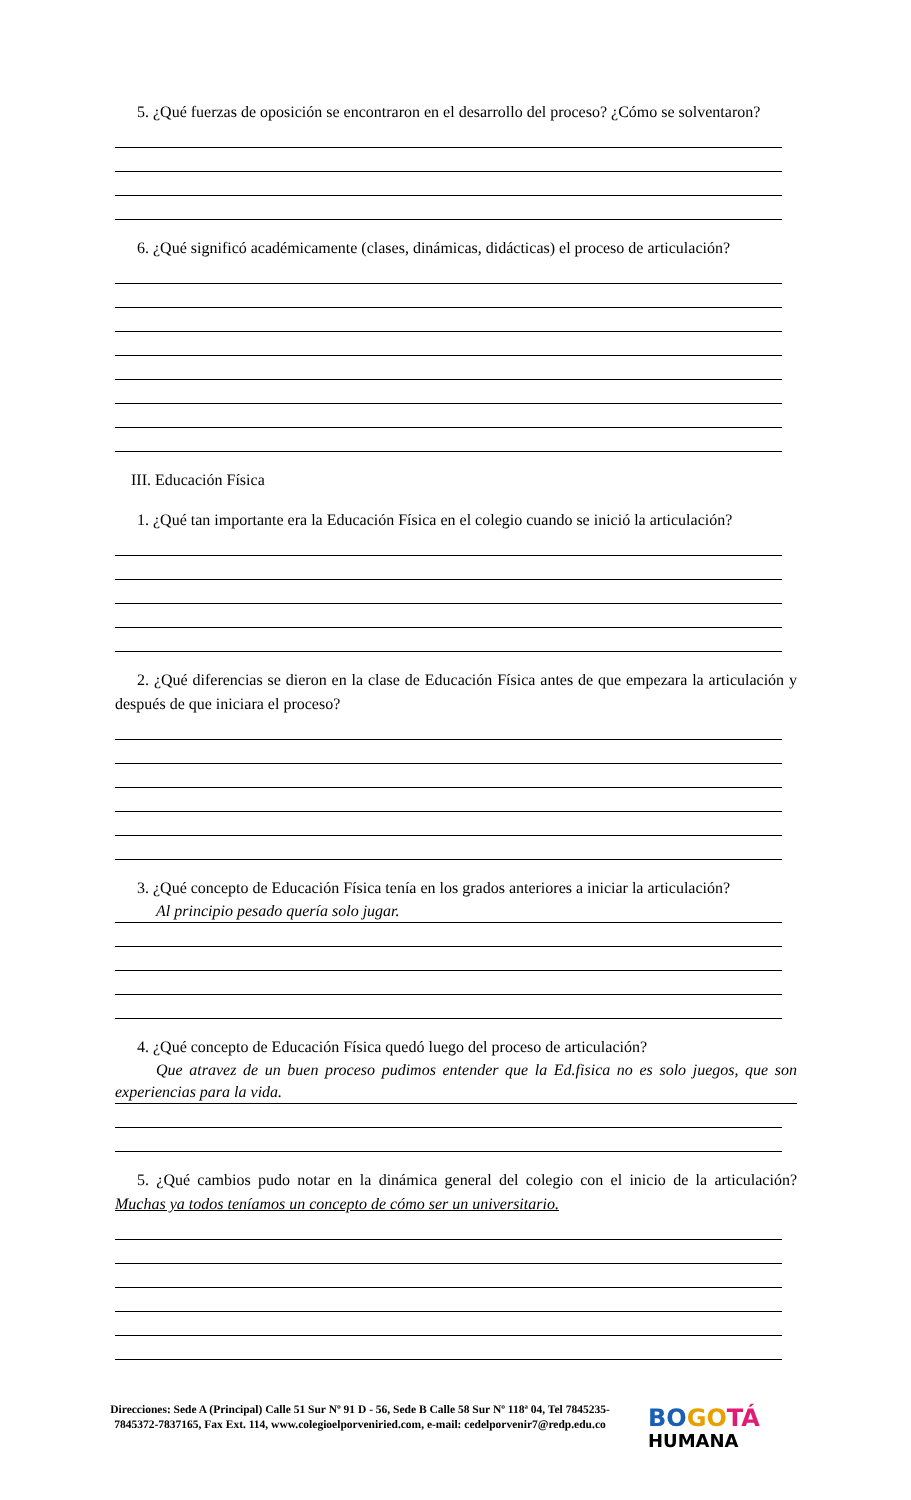5. ¿Qué fuerzas de oposición se encontraron en el desarrollo del proceso? ¿Cómo se solventaron?
6. ¿Qué significó académicamente (clases, dinámicas, didácticas) el proceso de articulación?
III. Educación Física
1. ¿Qué tan importante era la Educación Física en el colegio cuando se inició la articulación?
2. ¿Qué diferencias se dieron en la clase de Educación Física antes de que empezara la articulación y después de que iniciara el proceso?
3. ¿Qué concepto de Educación Física tenía en los grados anteriores a iniciar la articulación?
Al principio pesado quería solo jugar.
4. ¿Qué concepto de Educación Física quedó luego del proceso de articulación?
Que atravez de un buen proceso pudimos entender que la Ed.fisica no es solo juegos, que son experiencias para la vida.
5. ¿Qué cambios pudo notar en la dinámica general del colegio con el inicio de la articulación? Muchas ya todos teníamos un concepto de cómo ser un universitario.
Direcciones: Sede A (Principal) Calle 51 Sur Nº 91 D - 56, Sede B Calle 58 Sur Nº 118ª 04, Tel 7845235-7845372-7837165, Fax Ext. 114, www.colegioelporveniried.com, e-mail: cedelporvenir7@redp.edu.co
BO GO TÁ
HUMANA